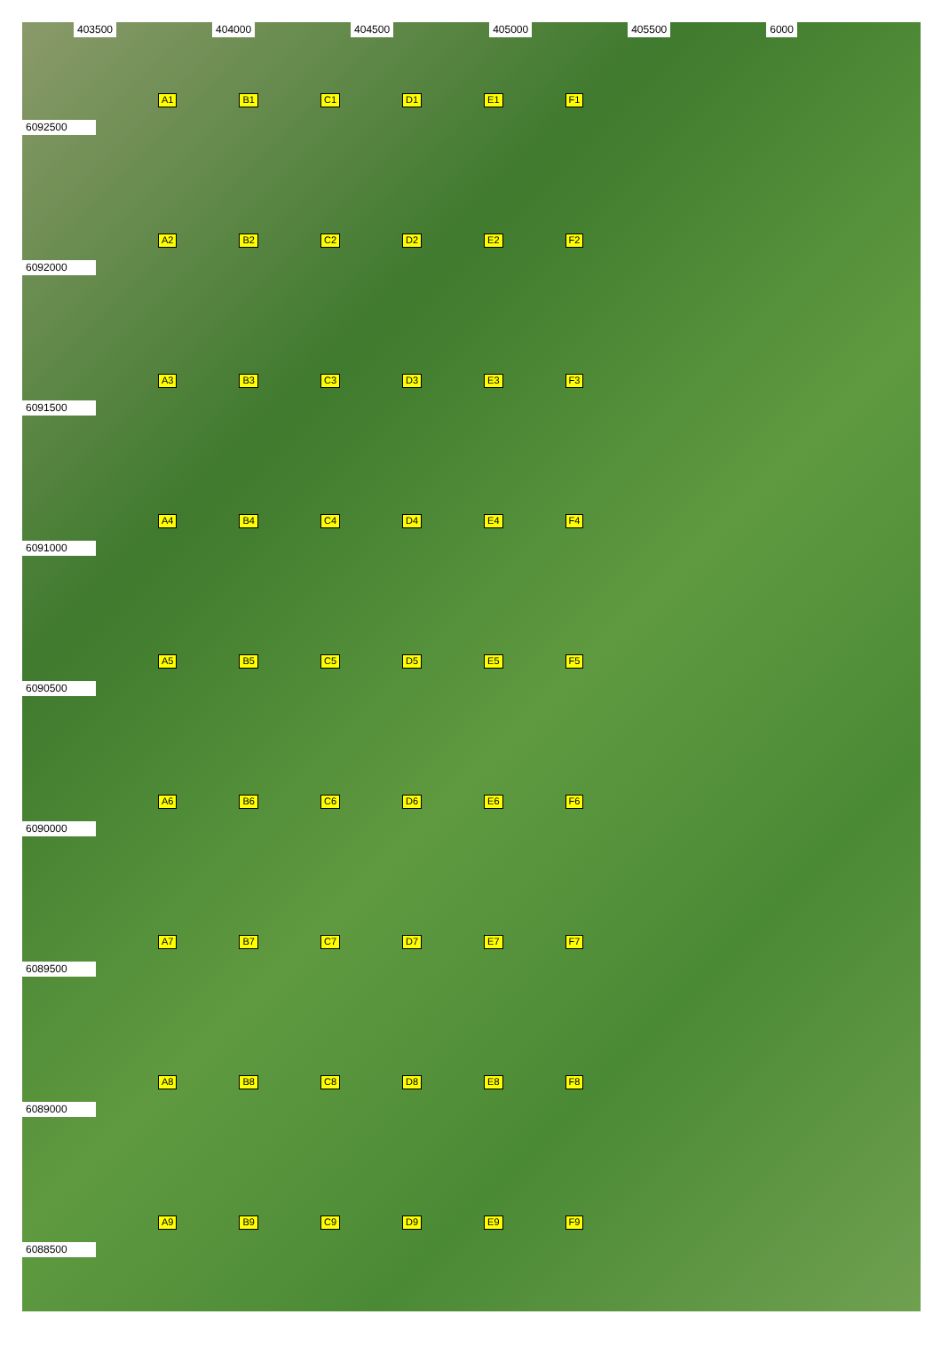403500 404000 404500 405000 405500 6000
6092500 A1 B1 C1 D1 E1 F1
6092000 A2 B2 C2 D2 E2 F2
6091500 A3 B3 C3 D3 E3 F3
6091000 A4 B4 C4 D4 E4 F4
6090500 A5 B5 C5 D5 E5 F5
6090000 A6 B6 C6 D6 E6 F6
6089500 A7 B7 C7 D7 E7 F7
6089000 A8 B8 C8 D8 E8 F8
6088500 A9 B9 C9 D9 E9 F9